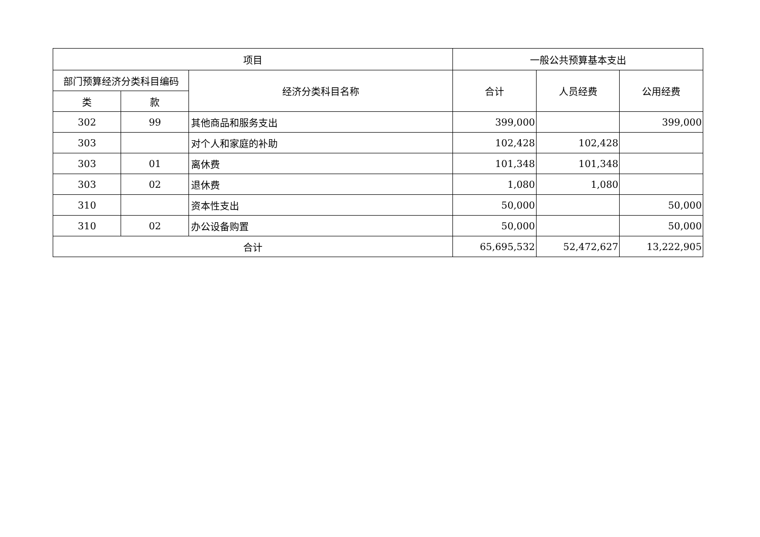| 项目 | | | 一般公共预算基本支出 | | |
| --- | --- | --- | --- | --- | --- |
| 部门预算经济分类科目编码 | | 经济分类科目名称 | 合计 | 人员经费 | 公用经费 |
| 类 | 款 | | | | |
| 302 | 99 | 其他商品和服务支出 | 399,000 | | 399,000 |
| 303 | | 对个人和家庭的补助 | 102,428 | 102,428 | |
| 303 | 01 | 离休费 | 101,348 | 101,348 | |
| 303 | 02 | 退休费 | 1,080 | 1,080 | |
| 310 | | 资本性支出 | 50,000 | | 50,000 |
| 310 | 02 | 办公设备购置 | 50,000 | | 50,000 |
| 合计 | | | 65,695,532 | 52,472,627 | 13,222,905 |